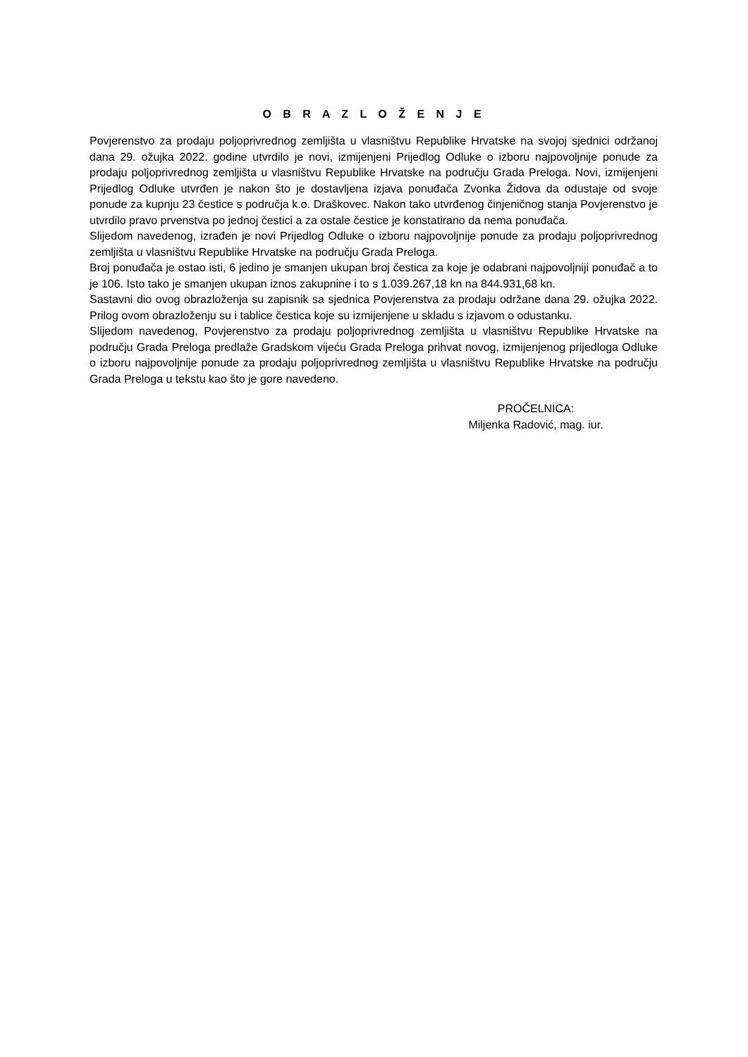O B R A Z L O Ž E N J E
Povjerenstvo za prodaju poljoprivrednog zemljišta u vlasništvu Republike Hrvatske na svojoj sjednici održanoj dana 29. ožujka 2022. godine utvrdilo je novi, izmijenjeni Prijedlog Odluke o izboru najpovoljnije ponude za prodaju poljoprivrednog zemljišta u vlasništvu Republike Hrvatske na području Grada Preloga. Novi, izmijenjeni Prijedlog Odluke utvrđen je nakon što je dostavljena izjava ponuđača Zvonka Židova da odustaje od svoje ponude za kupnju 23 čestice s područja k.o. Draškovec. Nakon tako utvrđenog činjeničnog stanja Povjerenstvo je utvrdilo pravo prvenstva po jednoj čestici a za ostale čestice je konstatirano da nema ponuđača.
Slijedom navedenog, izrađen je novi Prijedlog Odluke o izboru najpovoljnije ponude za prodaju poljoprivrednog zemljišta u vlasništvu Republike Hrvatske na području Grada Preloga.
Broj ponuđača je ostao isti, 6 jedino je smanjen ukupan broj čestica za koje je odabrani najpovoljniji ponuđač a to je 106. Isto tako je smanjen ukupan iznos zakupnine i to s 1.039.267,18 kn na 844.931,68 kn.
Sastavni dio ovog obrazloženja su zapisnik sa sjednica Povjerenstva za prodaju održane dana 29. ožujka 2022. Prilog ovom obrazloženju su i tablice čestica koje su izmijenjene u skladu s izjavom o odustanku.
Slijedom navedenog, Povjerenstvo za prodaju poljoprivrednog zemljišta u vlasništvu Republike Hrvatske na području Grada Preloga predlaže Gradskom vijeću Grada Preloga prihvat novog, izmijenjenog prijedloga Odluke o izboru najpovoljnije ponude za prodaju poljoprivrednog zemljišta u vlasništvu Republike Hrvatske na području Grada Preloga u tekstu kao što je gore navedeno.
PROČELNICA:
Miljenka Radović, mag. iur.